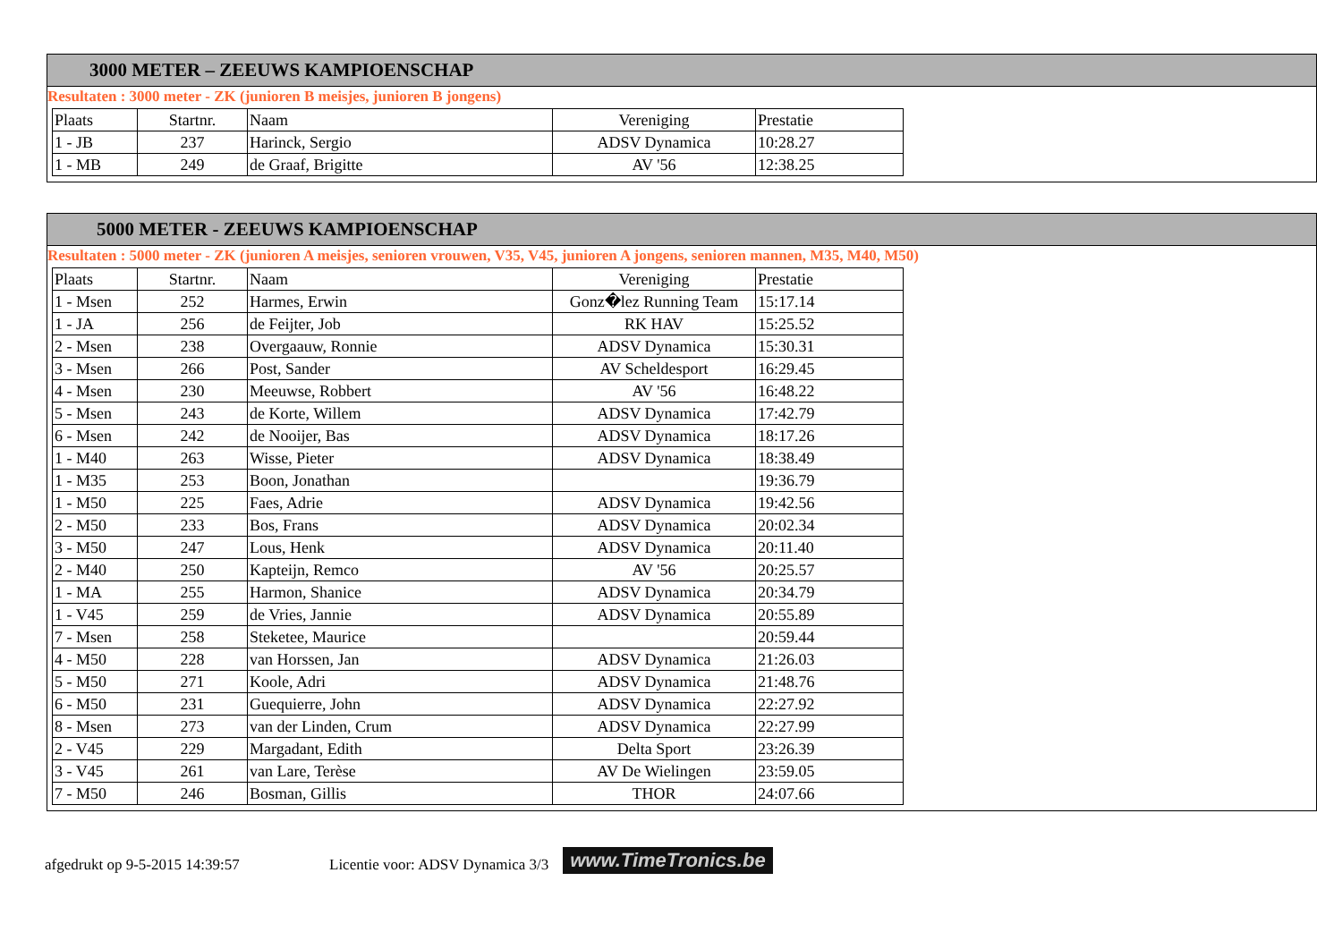3000 METER – ZEEUWS KAMPIOENSCHAP
Resultaten : 3000 meter - ZK (junioren B meisjes, junioren B jongens)
| Plaats | Startnr. | Naam | Vereniging | Prestatie |
| 1 - JB | 237 | Harinck, Sergio | ADSV Dynamica | 10:28.27 |
| 1 - MB | 249 | de Graaf, Brigitte | AV '56 | 12:38.25 |
5000 METER - ZEEUWS KAMPIOENSCHAP
Resultaten : 5000 meter - ZK (junioren A meisjes, senioren vrouwen, V35, V45, junioren A jongens, senioren mannen, M35, M40, M50)
| Plaats | Startnr. | Naam | Vereniging | Prestatie |
| 1 - Msen | 252 | Harmes, Erwin | Gonz�lez Running Team | 15:17.14 |
| 1 - JA | 256 | de Feijter, Job | RK HAV | 15:25.52 |
| 2 - Msen | 238 | Overgaauw, Ronnie | ADSV Dynamica | 15:30.31 |
| 3 - Msen | 266 | Post, Sander | AV Scheldesport | 16:29.45 |
| 4 - Msen | 230 | Meeuwse, Robbert | AV '56 | 16:48.22 |
| 5 - Msen | 243 | de Korte, Willem | ADSV Dynamica | 17:42.79 |
| 6 - Msen | 242 | de Nooijer, Bas | ADSV Dynamica | 18:17.26 |
| 1 - M40 | 263 | Wisse, Pieter | ADSV Dynamica | 18:38.49 |
| 1 - M35 | 253 | Boon, Jonathan | | 19:36.79 |
| 1 - M50 | 225 | Faes, Adrie | ADSV Dynamica | 19:42.56 |
| 2 - M50 | 233 | Bos, Frans | ADSV Dynamica | 20:02.34 |
| 3 - M50 | 247 | Lous, Henk | ADSV Dynamica | 20:11.40 |
| 2 - M40 | 250 | Kapteijn, Remco | AV '56 | 20:25.57 |
| 1 - MA | 255 | Harmon, Shanice | ADSV Dynamica | 20:34.79 |
| 1 - V45 | 259 | de Vries, Jannie | ADSV Dynamica | 20:55.89 |
| 7 - Msen | 258 | Steketee, Maurice | | 20:59.44 |
| 4 - M50 | 228 | van Horssen, Jan | ADSV Dynamica | 21:26.03 |
| 5 - M50 | 271 | Koole, Adri | ADSV Dynamica | 21:48.76 |
| 6 - M50 | 231 | Guequierre, John | ADSV Dynamica | 22:27.92 |
| 8 - Msen | 273 | van der Linden, Crum | ADSV Dynamica | 22:27.99 |
| 2 - V45 | 229 | Margadant, Edith | Delta Sport | 23:26.39 |
| 3 - V45 | 261 | van Lare, Terèse | AV De Wielingen | 23:59.05 |
| 7 - M50 | 246 | Bosman, Gillis | THOR | 24:07.66 |
afgedrukt op 9-5-2015 14:39:57 Licentie voor: ADSV Dynamica 3/3 www.TimeTronics.be